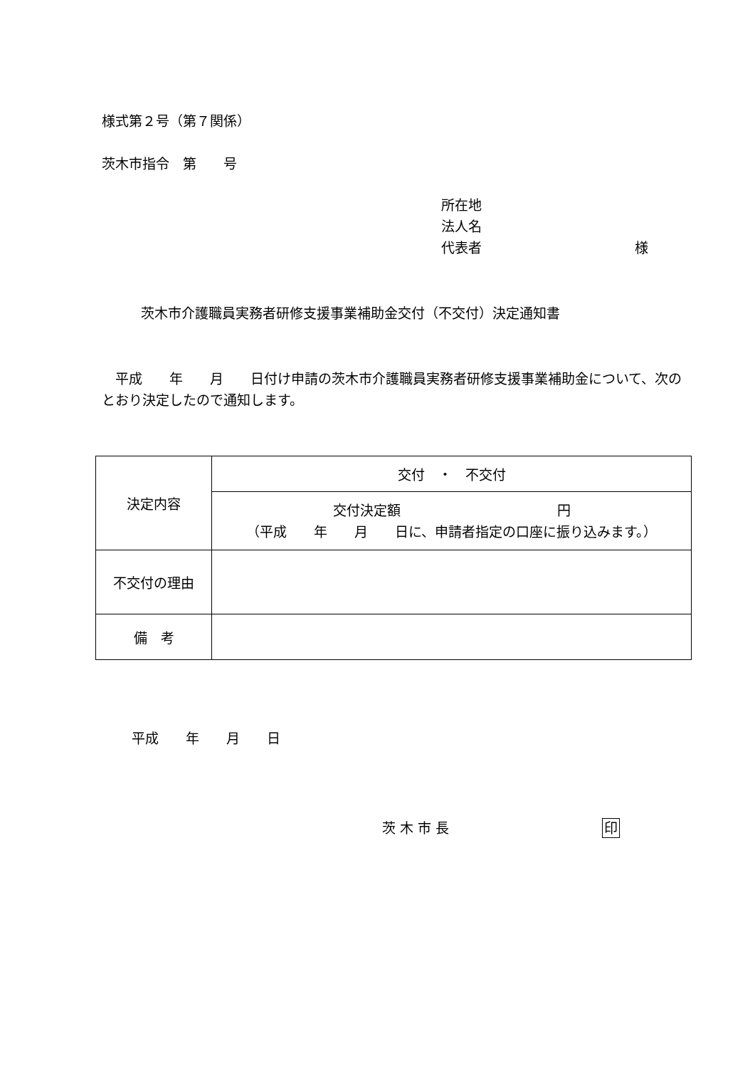様式第２号（第７関係）
茨木市指令　第　　号
所在地
法人名
代表者 様
茨木市介護職員実務者研修支援事業補助金交付（不交付）決定通知書
　平成　　年　　月　　日付け申請の茨木市介護職員実務者研修支援事業補助金について、次のとおり決定したので通知します。
| 決定内容 | 交付 ・ 不交付 |
| | 交付決定額 円 （平成 年 月 日に、申請者指定の口座に振り込みます。） |
| 不交付の理由 | |
| 備 考 | |
平成　　年　　月　　日
茨 木 市 長 印